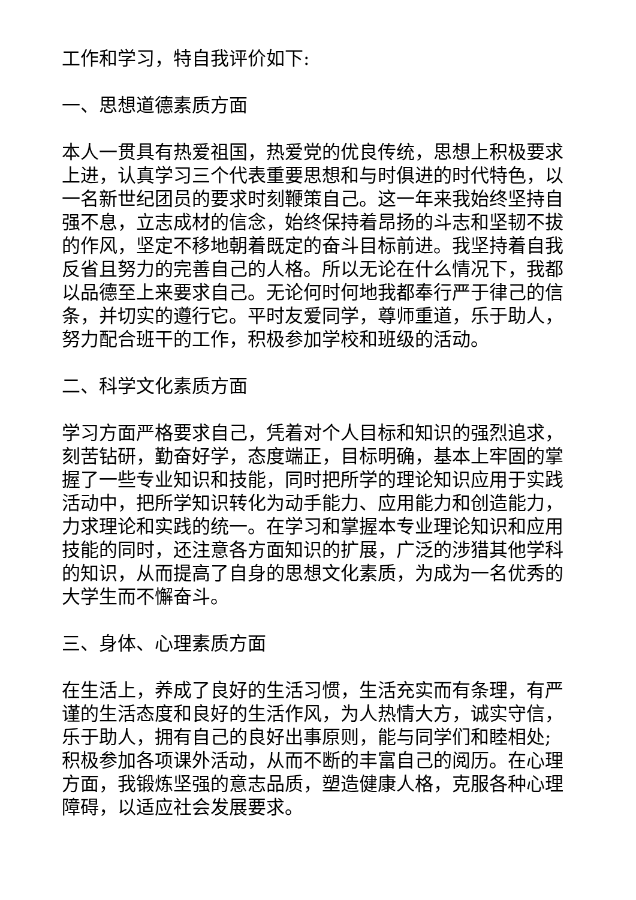工作和学习，特自我评价如下:
一、思想道德素质方面
本人一贯具有热爱祖国，热爱党的优良传统，思想上积极要求上进，认真学习三个代表重要思想和与时俱进的时代特色，以一名新世纪团员的要求时刻鞭策自己。这一年来我始终坚持自强不息，立志成材的信念，始终保持着昂扬的斗志和坚韧不拔的作风，坚定不移地朝着既定的奋斗目标前进。我坚持着自我反省且努力的完善自己的人格。所以无论在什么情况下，我都以品德至上来要求自己。无论何时何地我都奉行严于律己的信条，并切实的遵行它。平时友爱同学，尊师重道，乐于助人，努力配合班干的工作，积极参加学校和班级的活动。
二、科学文化素质方面
学习方面严格要求自己，凭着对个人目标和知识的强烈追求，刻苦钻研，勤奋好学，态度端正，目标明确，基本上牢固的掌握了一些专业知识和技能，同时把所学的理论知识应用于实践活动中，把所学知识转化为动手能力、应用能力和创造能力，力求理论和实践的统一。在学习和掌握本专业理论知识和应用技能的同时，还注意各方面知识的扩展，广泛的涉猎其他学科的知识，从而提高了自身的思想文化素质，为成为一名优秀的大学生而不懈奋斗。
三、身体、心理素质方面
在生活上，养成了良好的生活习惯，生活充实而有条理，有严谨的生活态度和良好的生活作风，为人热情大方，诚实守信，乐于助人，拥有自己的良好出事原则，能与同学们和睦相处;积极参加各项课外活动，从而不断的丰富自己的阅历。在心理方面，我锻炼坚强的意志品质，塑造健康人格，克服各种心理障碍，以适应社会发展要求。